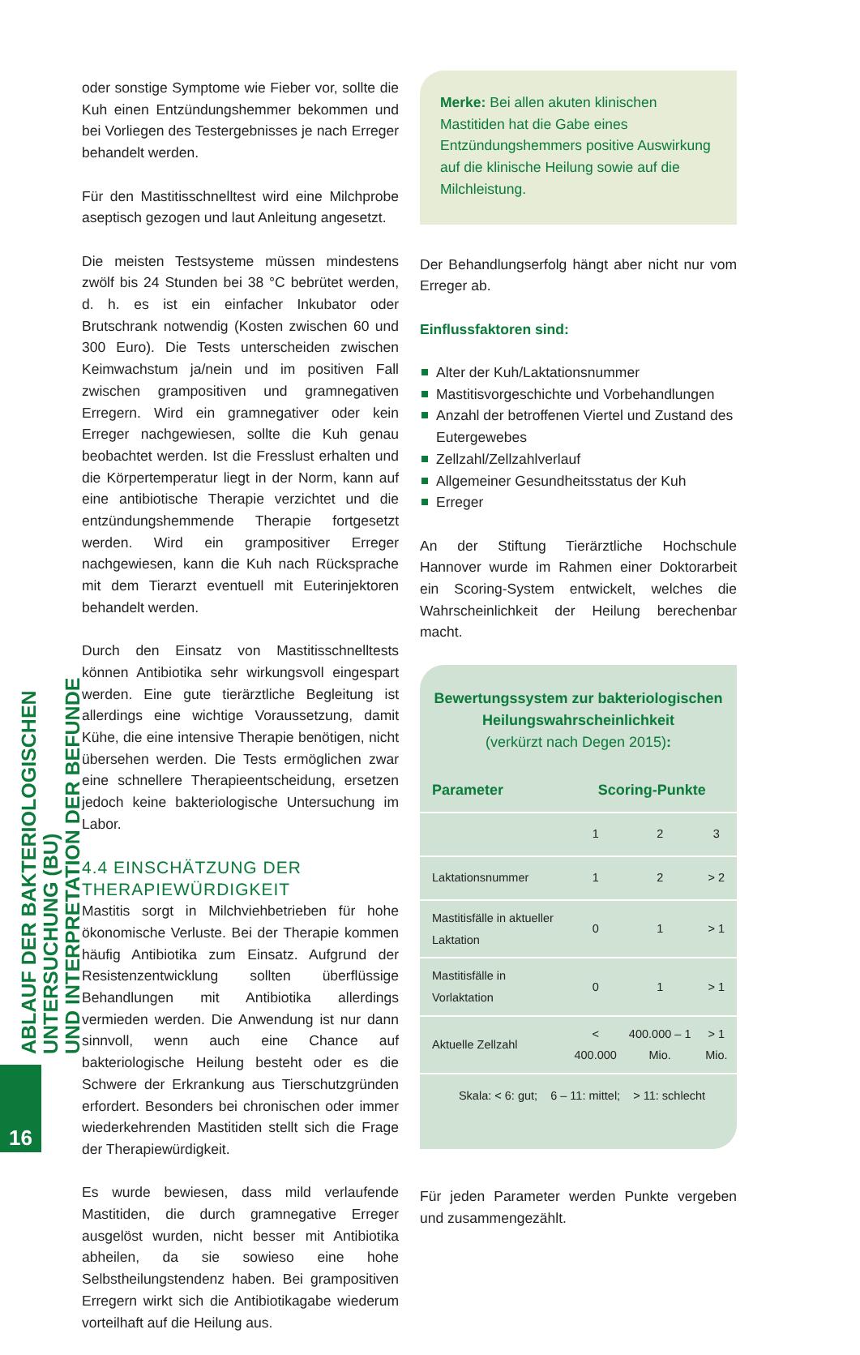ABLAUF DER BAKTERIOLOGISCHEN UNTERSUCHUNG (BU)
UND INTERPRETATION DER BEFUNDE
16
oder sonstige Symptome wie Fieber vor, sollte die Kuh einen Entzündungshemmer bekommen und bei Vorliegen des Testergebnisses je nach Erreger behandelt werden.
Für den Mastitisschnelltest wird eine Milchprobe aseptisch gezogen und laut Anleitung angesetzt.
Die meisten Testsysteme müssen mindestens zwölf bis 24 Stunden bei 38 °C bebrütet werden, d. h. es ist ein einfacher Inkubator oder Brutschrank notwendig (Kosten zwischen 60 und 300 Euro). Die Tests unterscheiden zwischen Keimwachstum ja/nein und im positiven Fall zwischen grampositiven und gramnegativen Erregern. Wird ein gramnegativer oder kein Erreger nachgewiesen, sollte die Kuh genau beobachtet werden. Ist die Fresslust erhalten und die Körpertemperatur liegt in der Norm, kann auf eine antibiotische Therapie verzichtet und die entzündungshemmende Therapie fortgesetzt werden. Wird ein grampositiver Erreger nachgewiesen, kann die Kuh nach Rücksprache mit dem Tierarzt eventuell mit Euterinjektoren behandelt werden.
Durch den Einsatz von Mastitisschnelltests können Antibiotika sehr wirkungsvoll eingespart werden. Eine gute tierärztliche Begleitung ist allerdings eine wichtige Voraussetzung, damit Kühe, die eine intensive Therapie benötigen, nicht übersehen werden. Die Tests ermöglichen zwar eine schnellere Therapieentscheidung, ersetzen jedoch keine bakteriologische Untersuchung im Labor.
4.4 EINSCHÄTZUNG DER THERAPIEWÜRDIGKEIT
Mastitis sorgt in Milchviehbetrieben für hohe ökonomische Verluste. Bei der Therapie kommen häufig Antibiotika zum Einsatz. Aufgrund der Resistenzentwicklung sollten überflüssige Behandlungen mit Antibiotika allerdings vermieden werden. Die Anwendung ist nur dann sinnvoll, wenn auch eine Chance auf bakteriologische Heilung besteht oder es die Schwere der Erkrankung aus Tierschutzgründen erfordert. Besonders bei chronischen oder immer wiederkehrenden Mastitiden stellt sich die Frage der Therapiewürdigkeit.
Es wurde bewiesen, dass mild verlaufende Mastitiden, die durch gramnegative Erreger ausgelöst wurden, nicht besser mit Antibiotika abheilen, da sie sowieso eine hohe Selbstheilungstendenz haben. Bei grampositiven Erregern wirkt sich die Antibiotikagabe wiederum vorteilhaft auf die Heilung aus.
Merke: Bei allen akuten klinischen Mastitiden hat die Gabe eines Entzündungshemmers positive Auswirkung auf die klinische Heilung sowie auf die Milchleistung.
Der Behandlungserfolg hängt aber nicht nur vom Erreger ab.
Einflussfaktoren sind:
Alter der Kuh/Laktationsnummer
Mastitisvorgeschichte und Vorbehandlungen
Anzahl der betroffenen Viertel und Zustand des Eutergewebes
Zellzahl/Zellzahlverlauf
Allgemeiner Gesundheitsstatus der Kuh
Erreger
An der Stiftung Tierärztliche Hochschule Hannover wurde im Rahmen einer Doktorarbeit ein Scoring-System entwickelt, welches die Wahrscheinlichkeit der Heilung berechenbar macht.
Bewertungssystem zur bakteriologischen Heilungswahrscheinlichkeit
(verkürzt nach Degen 2015):
| Parameter | Scoring-Punkte | | |
| --- | --- | --- | --- |
| | 1 | 2 | 3 |
| Laktationsnummer | 1 | 2 | > 2 |
| Mastitisfälle in aktueller Laktation | 0 | 1 | > 1 |
| Mastitisfälle in Vorlaktation | 0 | 1 | > 1 |
| Aktuelle Zellzahl | < 400.000 | 400.000 – 1 Mio. | > 1 Mio. |
| Skala: < 6: gut; 6 – 11: mittel; > 11: schlecht | | | |
Für jeden Parameter werden Punkte vergeben und zusammengezählt.